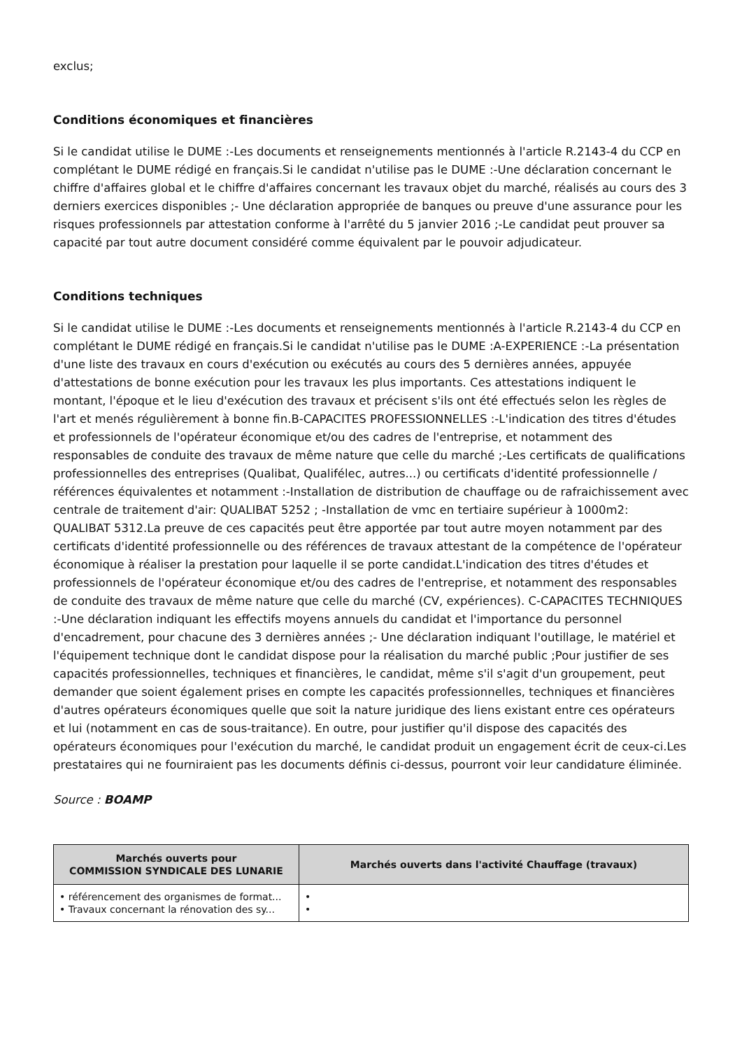exclus;
Conditions économiques et financières
Si le candidat utilise le DUME :-Les documents et renseignements mentionnés à l'article R.2143-4 du CCP en complétant le DUME rédigé en français.Si le candidat n'utilise pas le DUME :-Une déclaration concernant le chiffre d'affaires global et le chiffre d'affaires concernant les travaux objet du marché, réalisés au cours des 3 derniers exercices disponibles ;- Une déclaration appropriée de banques ou preuve d'une assurance pour les risques professionnels par attestation conforme à l'arrêté du 5 janvier 2016 ;-Le candidat peut prouver sa capacité par tout autre document considéré comme équivalent par le pouvoir adjudicateur.
Conditions techniques
Si le candidat utilise le DUME :-Les documents et renseignements mentionnés à l'article R.2143-4 du CCP en complétant le DUME rédigé en français.Si le candidat n'utilise pas le DUME :A-EXPERIENCE :-La présentation d'une liste des travaux en cours d'exécution ou exécutés au cours des 5 dernières années, appuyée d'attestations de bonne exécution pour les travaux les plus importants. Ces attestations indiquent le montant, l'époque et le lieu d'exécution des travaux et précisent s'ils ont été effectués selon les règles de l'art et menés régulièrement à bonne fin.B-CAPACITES PROFESSIONNELLES :-L'indication des titres d'études et professionnels de l'opérateur économique et/ou des cadres de l'entreprise, et notamment des responsables de conduite des travaux de même nature que celle du marché ;-Les certificats de qualifications professionnelles des entreprises (Qualibat, Qualifélec, autres...) ou certificats d'identité professionnelle / références équivalentes et notamment :-Installation de distribution de chauffage ou de rafraichissement avec centrale de traitement d'air: QUALIBAT 5252 ; -Installation de vmc en tertiaire supérieur à 1000m2: QUALIBAT 5312.La preuve de ces capacités peut être apportée par tout autre moyen notamment par des certificats d'identité professionnelle ou des références de travaux attestant de la compétence de l'opérateur économique à réaliser la prestation pour laquelle il se porte candidat.L'indication des titres d'études et professionnels de l'opérateur économique et/ou des cadres de l'entreprise, et notamment des responsables de conduite des travaux de même nature que celle du marché (CV, expériences). C-CAPACITES TECHNIQUES :-Une déclaration indiquant les effectifs moyens annuels du candidat et l'importance du personnel d'encadrement, pour chacune des 3 dernières années ;- Une déclaration indiquant l'outillage, le matériel et l'équipement technique dont le candidat dispose pour la réalisation du marché public ;Pour justifier de ses capacités professionnelles, techniques et financières, le candidat, même s'il s'agit d'un groupement, peut demander que soient également prises en compte les capacités professionnelles, techniques et financières d'autres opérateurs économiques quelle que soit la nature juridique des liens existant entre ces opérateurs et lui (notamment en cas de sous-traitance). En outre, pour justifier qu'il dispose des capacités des opérateurs économiques pour l'exécution du marché, le candidat produit un engagement écrit de ceux-ci.Les prestataires qui ne fourniraient pas les documents définis ci-dessus, pourront voir leur candidature éliminée.
Source : BOAMP
| Marchés ouverts pour COMMISSION SYNDICALE DES LUNARIE | Marchés ouverts dans l'activité Chauffage (travaux) |
| --- | --- |
| • référencement des organismes de format... • Travaux concernant la rénovation des sy... | • • |